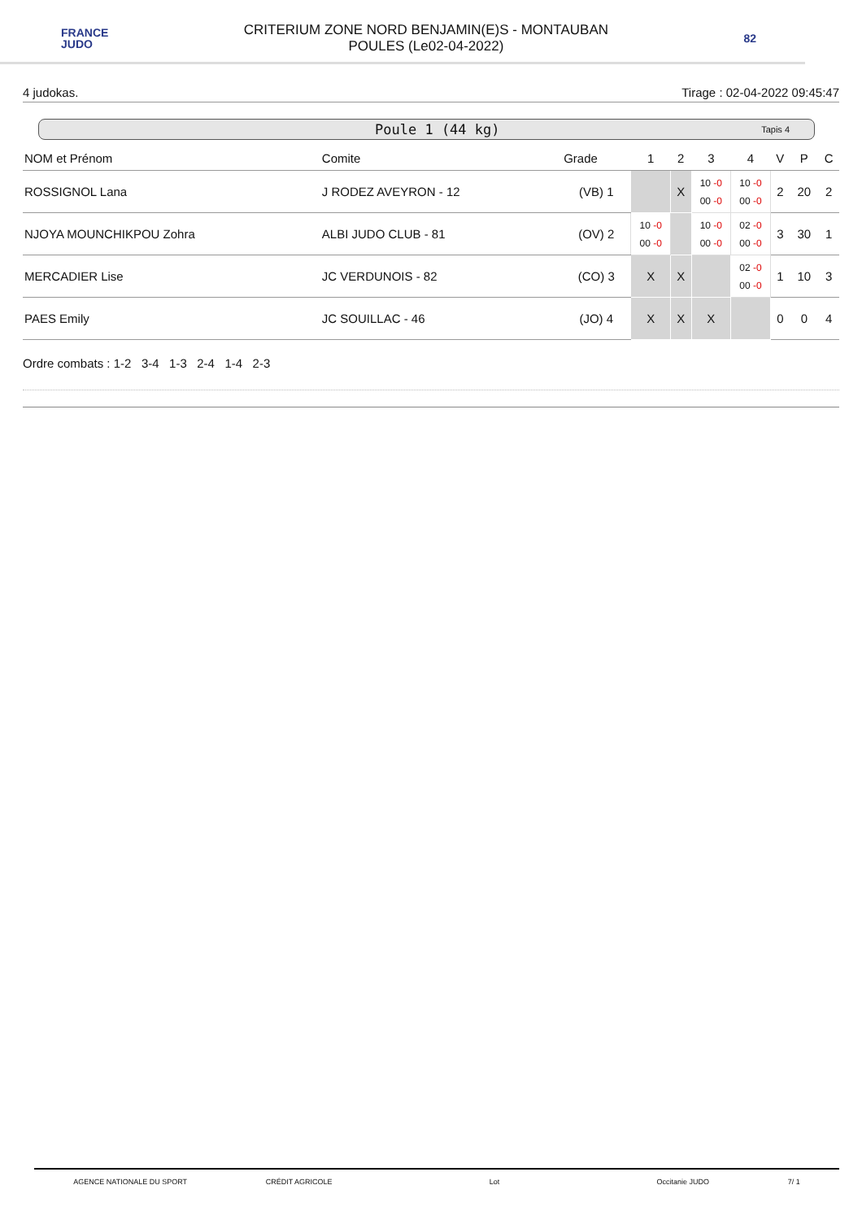FRANCE
JUDO
CRITERIUM ZONE NORD BENJAMIN(E)S - MONTAUBAN
POULES (Le02-04-2022)
82
4 judokas. Tirage : 02-04-2022 09:45:47
Poule 1 (44 kg) Tapis 4
| NOM et Prénom | Comite | Grade | 1 | 2 | 3 | 4 | V | P | C |
| --- | --- | --- | --- | --- | --- | --- | --- | --- | --- |
| ROSSIGNOL Lana | J RODEZ AVEYRON - 12 | (VB) 1 | | X | 10 -0 00 -0 | 10 -0 00 -0 | 2 | 20 | 2 |
| NJOYA MOUNCHIKPOU Zohra | ALBI JUDO CLUB - 81 | (OV) 2 | 10 -0 00 -0 | | 10 -0 00 -0 | 02 -0 00 -0 | 3 | 30 | 1 |
| MERCADIER Lise | JC VERDUNOIS - 82 | (CO) 3 | X | X | | 02 -0 00 -0 | 1 | 10 | 3 |
| PAES Emily | JC SOUILLAC - 46 | (JO) 4 | X | X | X | | 0 | 0 | 4 |
Ordre combats : 1-2 3-4 1-3 2-4 1-4 2-3
AGENCE NATIONALE DU SPORT CRÉDIT AGRICOLE Lot Occitanie JUDO 7/ 1